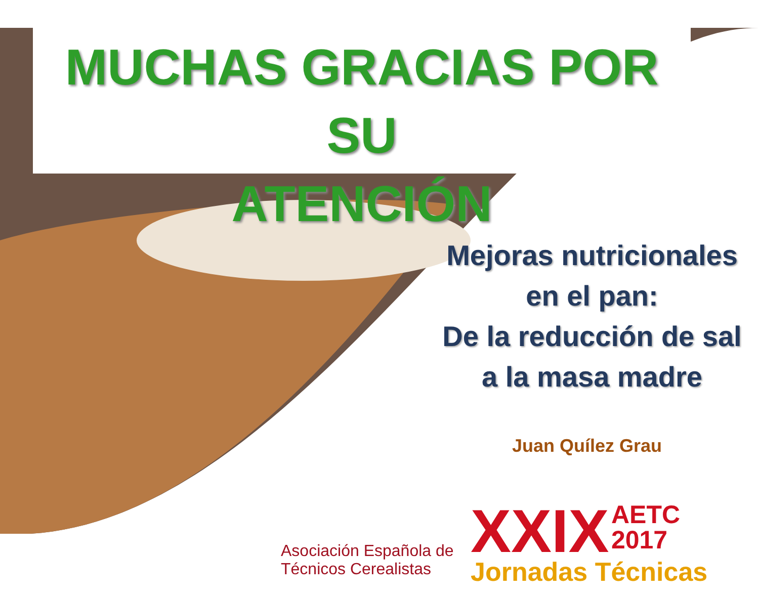MUCHAS GRACIAS POR SU
ATENCIÓN
Mejoras nutricionales
en el pan:
De la reducción de sal
a la masa madre
Juan Quílez Grau
Asociación Española de
Técnicos Cerealistas
XXIX AETC
2017
Jornadas Técnicas